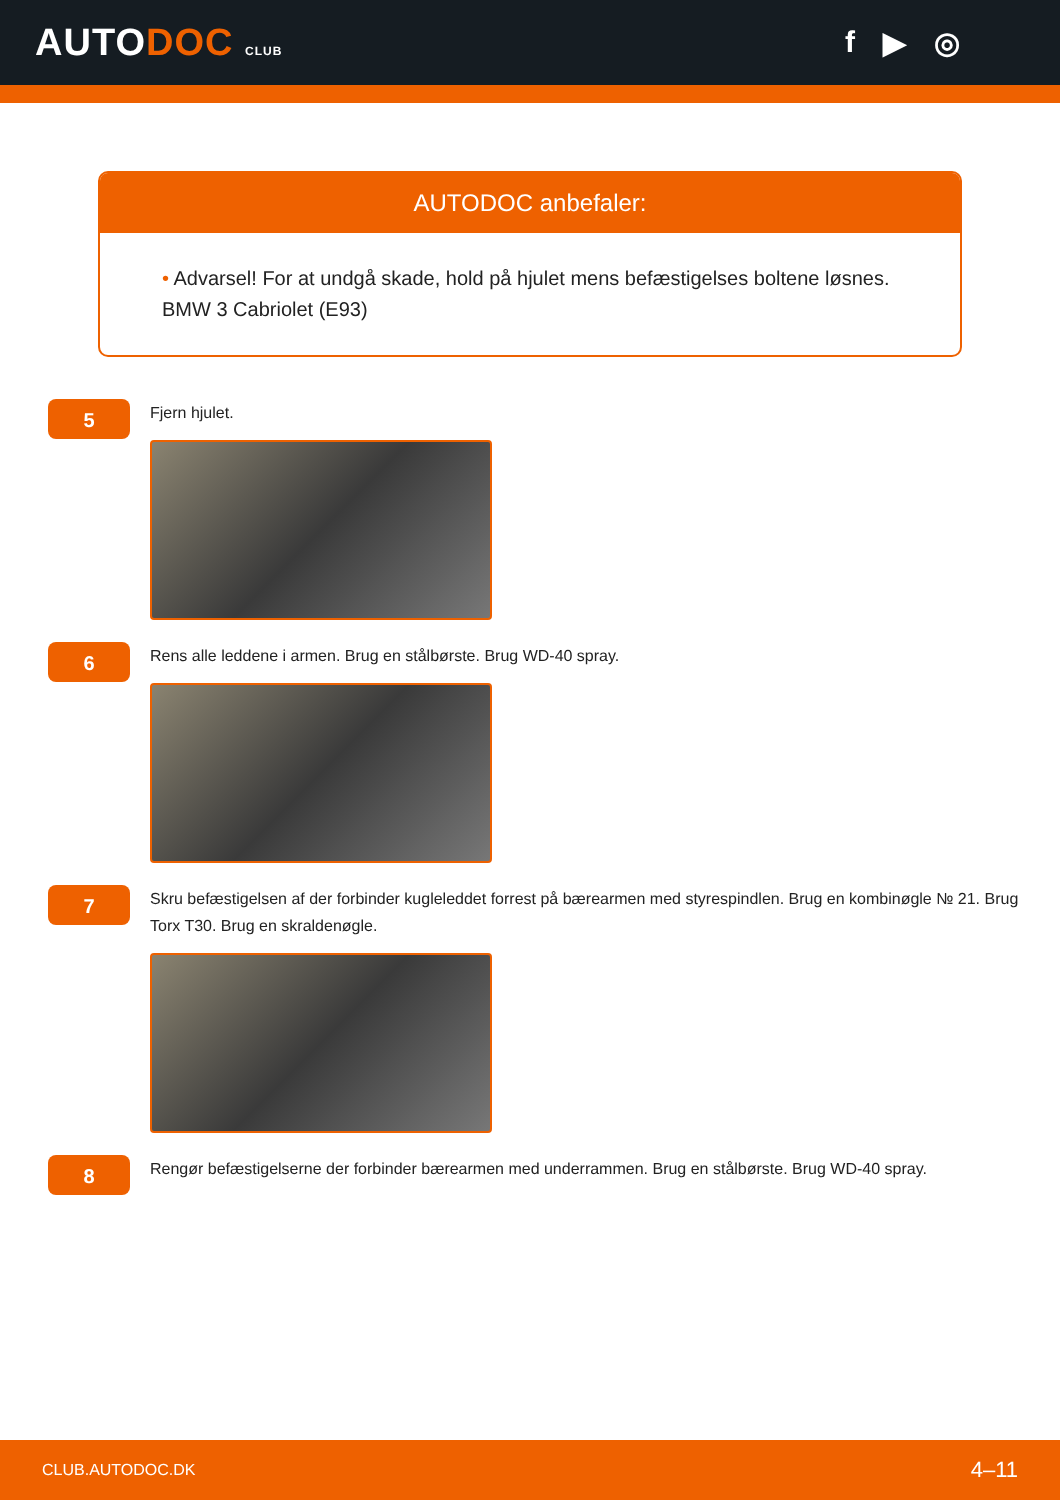AUTODOC CLUB
f ▶ ◎
AUTODOC anbefaler:
• Advarsel! For at undgå skade, hold på hjulet mens befæstigelses boltene løsnes. BMW 3 Cabriolet (E93)
5
Fjern hjulet.
6
Rens alle leddene i armen. Brug en stålbørste. Brug WD-40 spray.
7
Skru befæstigelsen af der forbinder kugleleddet forrest på bærearmen med styrespindlen. Brug en kombinøgle № 21. Brug Torx T30. Brug en skraldenøgle.
8
Rengør befæstigelserne der forbinder bærearmen med underrammen. Brug en stålbørste. Brug WD-40 spray.
CLUB.AUTODOC.DK 4–11